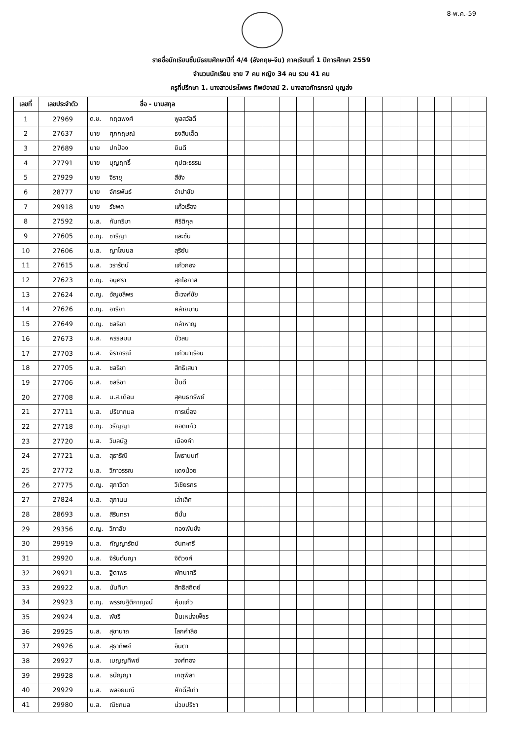8-พ.ค.-59
รายชื่อนักเรียนชั้นมัธยมศึกษาปีที่ 4/4 (อังกฤษ-จีน) ภาคเรียนที่ 1 ปีการศึกษา 2559
จำนวนนักเรียน ชาย 7 คน หญิง 34 คน รวม 41 คน
ครูที่ปรึกษา 1. นางสาวประไพพร ทิพย์อาสน์ 2. นางสาวภัทรภรณ์ บุญส่ง
| เลขที่ | เลขประจำตัว | ชื่อ - นามสกุล | | | | | | | | | | | | | | | |
| 1 | 27969 | ด.ช. กฤตพงศ์ พูลสวัสดิ์ | | | | | | | | | | | | | | | |
| 2 | 27637 | นาย ศุภกฤษณ์ ธงสิบเอ็ด | | | | | | | | | | | | | | | |
| 3 | 27689 | นาย ปกป้อง ยินดี | | | | | | | | | | | | | | | |
| 4 | 27791 | นาย บุญฤทธิ์ คุปตะธรรม | | | | | | | | | | | | | | | |
| 5 | 27929 | นาย จิรายุ สีชัง | | | | | | | | | | | | | | | |
| 6 | 28777 | นาย จักรพันธ์ จำปาชัย | | | | | | | | | | | | | | | |
| 7 | 29918 | นาย รัชพล แก้วเรือง | | | | | | | | | | | | | | | |
| 8 | 27592 | น.ส. กันทริมา ศิริติกุล | | | | | | | | | | | | | | | |
| 9 | 27605 | ด.ญ. ซารีญา และซัน | | | | | | | | | | | | | | | |
| 10 | 27606 | น.ส. ญาโณบล สุริยัน | | | | | | | | | | | | | | | |
| 11 | 27615 | น.ส. วรารัตน์ แก้วกอง | | | | | | | | | | | | | | | |
| 12 | 27623 | ด.ญ. อนุศรา สุภโอกาส | | | | | | | | | | | | | | | |
| 13 | 27624 | ด.ญ. อัญชลีพร ต๊ะวงค์ชัย | | | | | | | | | | | | | | | |
| 14 | 27626 | ด.ญ. อารียา คล้ายมาน | | | | | | | | | | | | | | | |
| 15 | 27649 | ด.ญ. ชลธิชา กล้าหาญ | | | | | | | | | | | | | | | |
| 16 | 27673 | น.ส. หรรษมน บัวลม | | | | | | | | | | | | | | | |
| 17 | 27703 | น.ส. จิราภรณ์ แก้วมาเรือน | | | | | | | | | | | | | | | |
| 18 | 27705 | น.ส. ชลธิชา สิทธิเสนา | | | | | | | | | | | | | | | |
| 19 | 27706 | น.ส. ชลธิชา ปั้นดี | | | | | | | | | | | | | | | |
| 20 | 27708 | น.ส. น.ส.เดือน สุคนธทรัพย์ | | | | | | | | | | | | | | | |
| 21 | 27711 | น.ส. ปรียากมล การเนื่อง | | | | | | | | | | | | | | | |
| 22 | 27718 | ด.ญ. วรัญญา ยอดแก้ว | | | | | | | | | | | | | | | |
| 23 | 27720 | น.ส. วิมลนัฐ เมืองคำ | | | | | | | | | | | | | | | |
| 24 | 27721 | น.ส. สุธาริณี โพธานนท์ | | | | | | | | | | | | | | | |
| 25 | 27772 | น.ส. วิภาวรรณ แดงน้อย | | | | | | | | | | | | | | | |
| 26 | 27775 | ด.ญ. สุภาวิดา วิเชียรกร | | | | | | | | | | | | | | | |
| 27 | 27824 | น.ส. สุภานน เล่าเลิศ | | | | | | | | | | | | | | | |
| 28 | 28693 | น.ส. สิรินทรา ดีมั่น | | | | | | | | | | | | | | | |
| 29 | 29356 | ด.ญ. วิภาลัย ทองพันชั่ง | | | | | | | | | | | | | | | |
| 30 | 29919 | น.ส. กัญญารัตน์ จันทะศรี | | | | | | | | | | | | | | | |
| 31 | 29920 | น.ส. จิรันต์นญา จิติวงศ์ | | | | | | | | | | | | | | | |
| 32 | 29921 | น.ส. ฐิดาพร พัทนาศรี | | | | | | | | | | | | | | | |
| 33 | 29922 | น.ส. นันทิมา สิทธิสถิตย์ | | | | | | | | | | | | | | | |
| 34 | 29923 | ด.ญ. พรรณฐิติกาญจน์ คุ้มแก้ว | | | | | | | | | | | | | | | |
| 35 | 29924 | น.ส. พัชรี ปั้นเหน่งเพ็ชร | | | | | | | | | | | | | | | |
| 36 | 29925 | น.ส. สุชานาถ โลกคำลือ | | | | | | | | | | | | | | | |
| 37 | 29926 | น.ส. สุธาทิพย์ อินตา | | | | | | | | | | | | | | | |
| 38 | 29927 | น.ส. เบญญทิพย์ วงศ์ทอง | | | | | | | | | | | | | | | |
| 39 | 29928 | น.ส. ธนัญญา เกตุพิลา | | | | | | | | | | | | | | | |
| 40 | 29929 | น.ส. พลอยมณี ศักดิ์สีเท่า | | | | | | | | | | | | | | | |
| 41 | 29980 | น.ส. ณิชกมล น่วมปรีชา | | | | | | | | | | | | | | | |